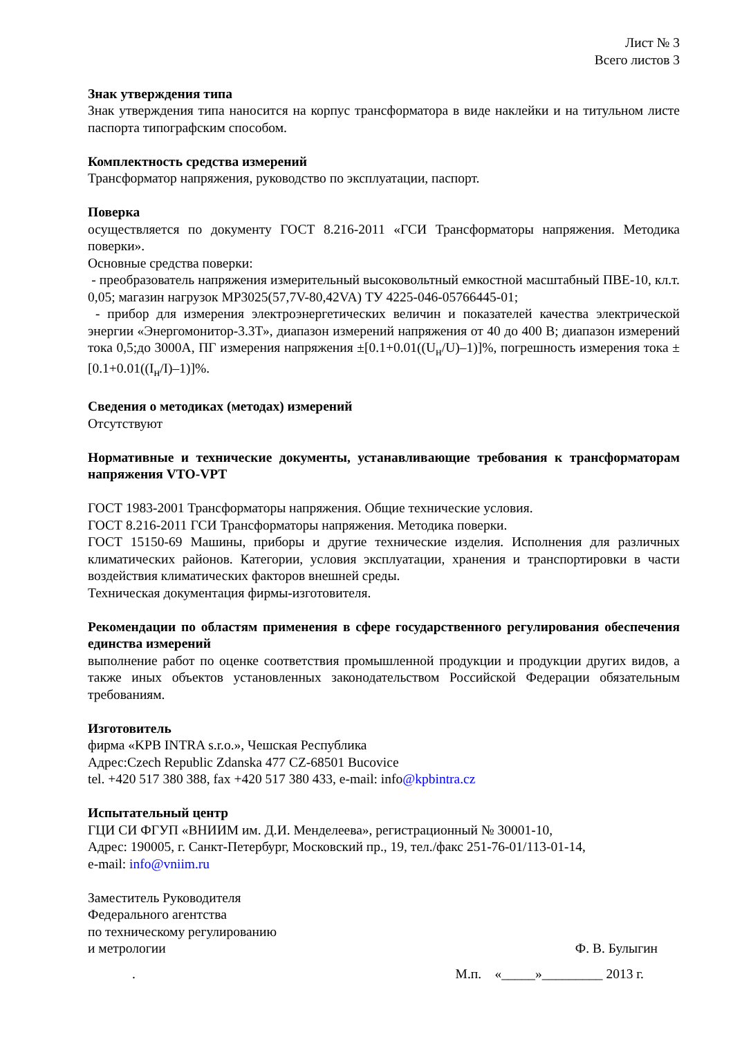Лист № 3
Всего листов 3
Знак утверждения типа
Знак утверждения типа наносится на корпус трансформатора в виде наклейки и на титульном листе паспорта типографским способом.
Комплектность средства измерений
Трансформатор напряжения, руководство по эксплуатации, паспорт.
Поверка
осуществляется по документу ГОСТ 8.216-2011 «ГСИ Трансформаторы напряжения. Методика поверки».
Основные средства поверки:
- преобразователь напряжения измерительный высоковольтный емкостной масштабный ПВЕ-10, кл.т. 0,05; магазин нагрузок МР3025(57,7V-80,42VA) ТУ 4225-046-05766445-01;
- прибор для измерения электроэнергетических величин и показателей качества электрической энергии «Энергомонитор-3.3Т», диапазон измерений напряжения от 40 до 400 В; диапазон измерений тока 0,5;до 3000А, ПГ измерения напряжения ±[0.1+0.01((U<sub>н</sub>/U)–1)]%, погрешность измерения тока ±[0.1+0.01((I<sub>н</sub>/I)–1)]%.
Сведения о методиках (методах) измерений
Отсутствуют
Нормативные и технические документы, устанавливающие требования к трансформаторам напряжения VTO-VPT
ГОСТ 1983-2001 Трансформаторы напряжения. Общие технические условия.
ГОСТ 8.216-2011 ГСИ Трансформаторы напряжения. Методика поверки.
ГОСТ 15150-69 Машины, приборы и другие технические изделия. Исполнения для различных климатических районов. Категории, условия эксплуатации, хранения и транспортировки в части воздействия климатических факторов внешней среды.
Техническая документация фирмы-изготовителя.
Рекомендации по областям применения в сфере государственного регулирования обеспечения единства измерений
выполнение работ по оценке соответствия промышленной продукции и продукции других видов, а также иных объектов установленных законодательством Российской Федерации обязательным требованиям.
Изготовитель
фирма «KPB INTRA s.r.o.», Чешская Республика
Адрес:Czech Republic Zdanska 477 CZ-68501 Bucovice
tel. +420 517 380 388, fax +420 517 380 433, e-mail: info@kpbintra.cz
Испытательный центр
ГЦИ СИ ФГУП «ВНИИМ им. Д.И. Менделеева», регистрационный № 30001-10,
Адрес: 190005, г. Санкт-Петербург, Московский пр., 19, тел./факс 251-76-01/113-01-14,
e-mail: info@vniim.ru
Заместитель Руководителя
Федерального агентства
по техническому регулированию
и метрологии Ф. В. Булыгин
. М.п. «_____»_________ 2013 г.